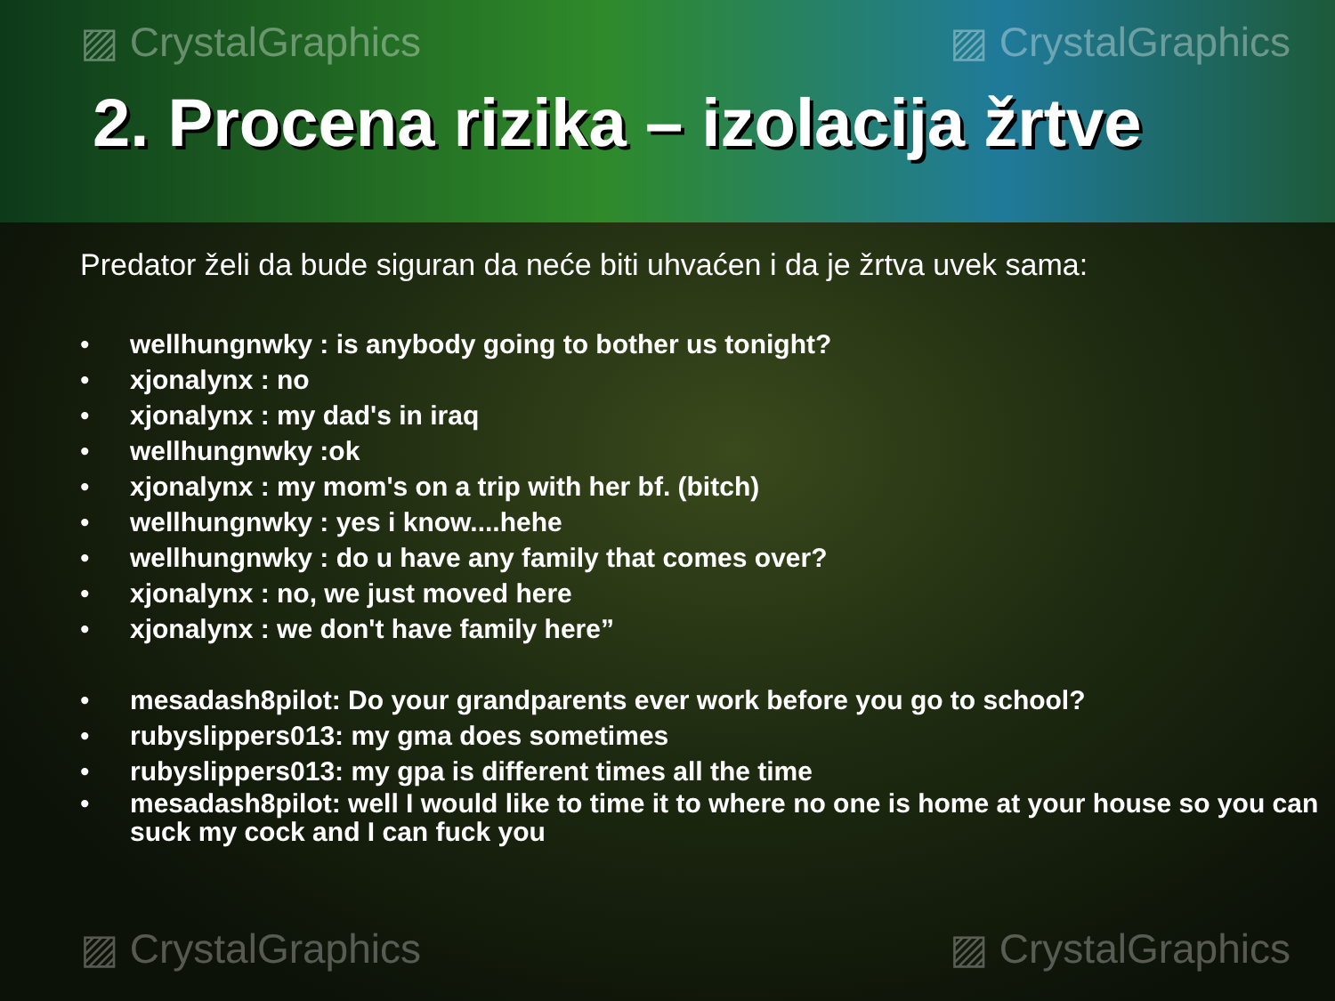▨ CrystalGraphics ▨ CrystalGraphics
2. Procena rizika – izolacija žrtve
Predator želi da bude siguran da neće biti uhvaćen i da je žrtva uvek sama:
• wellhungnwky : is anybody going to bother us tonight?
• xjonalynx : no
• xjonalynx : my dad's in iraq
• wellhungnwky :ok
• xjonalynx : my mom's on a trip with her bf. (bitch)
• wellhungnwky : yes i know....hehe
• wellhungnwky : do u have any family that comes over?
• xjonalynx : no, we just moved here
• xjonalynx : we don't have family here”
• mesadash8pilot: Do your grandparents ever work before you go to school?
• rubyslippers013: my gma does sometimes
• rubyslippers013: my gpa is different times all the time
• mesadash8pilot: well I would like to time it to where no one is home at your house so you can suck my cock and I can fuck you
▨ CrystalGraphics ▨ CrystalGraphics